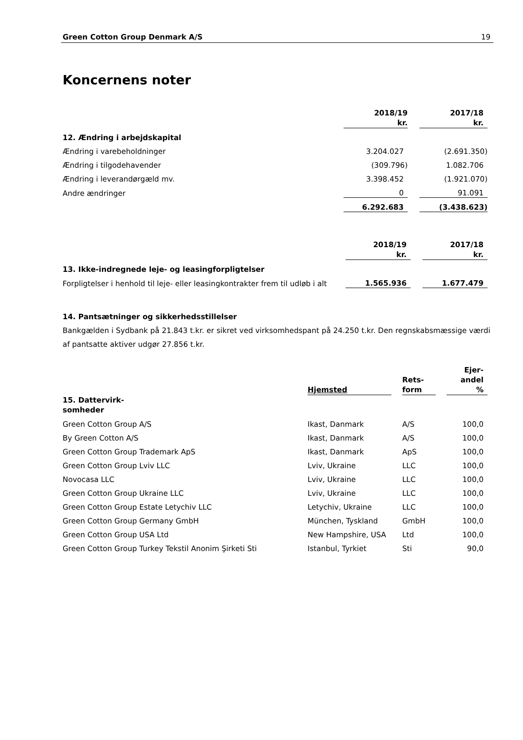Green Cotton Group Denmark A/S 19
Koncernens noter
| | 2018/19 kr. | | 2017/18 kr. |
| 12. Ændring i arbejdskapital | | | |
| Ændring i varebeholdninger | 3.204.027 | | (2.691.350) |
| Ændring i tilgodehavender | (309.796) | | 1.082.706 |
| Ændring i leverandørgæld mv. | 3.398.452 | | (1.921.070) |
| Andre ændringer | 0 | | 91.091 |
| | 6.292.683 | | (3.438.623) |
| | 2018/19 kr. | | 2017/18 kr. |
| 13. Ikke-indregnede leje- og leasingforpligtelser | | | |
| Forpligtelser i henhold til leje- eller leasingkontrakter frem til udløb i alt | 1.565.936 | | 1.677.479 |
14. Pantsætninger og sikkerhedsstillelser
Bankgælden i Sydbank på 21.843 t.kr. er sikret ved virksomhedspant på 24.250 t.kr. Den regnskabsmæssige værdi af pantsatte aktiver udgør 27.856 t.kr.
| | Hjemsted | | Rets- form | | Ejer- andel % |
| 15. Dattervirk- somheder | | | | | |
| Green Cotton Group A/S | Ikast, Danmark | | A/S | | 100,0 |
| By Green Cotton A/S | Ikast, Danmark | | A/S | | 100,0 |
| Green Cotton Group Trademark ApS | Ikast, Danmark | | ApS | | 100,0 |
| Green Cotton Group Lviv LLC | Lviv, Ukraine | | LLC | | 100,0 |
| Novocasa LLC | Lviv, Ukraine | | LLC | | 100,0 |
| Green Cotton Group Ukraine LLC | Lviv, Ukraine | | LLC | | 100,0 |
| Green Cotton Group Estate Letychiv LLC | Letychiv, Ukraine | | LLC | | 100,0 |
| Green Cotton Group Germany GmbH | München, Tyskland | | GmbH | | 100,0 |
| Green Cotton Group USA Ltd | New Hampshire, USA | | Ltd | | 100,0 |
| Green Cotton Group Turkey Tekstil Anonim Şirketi Sti | Istanbul, Tyrkiet | | Sti | | 90,0 |